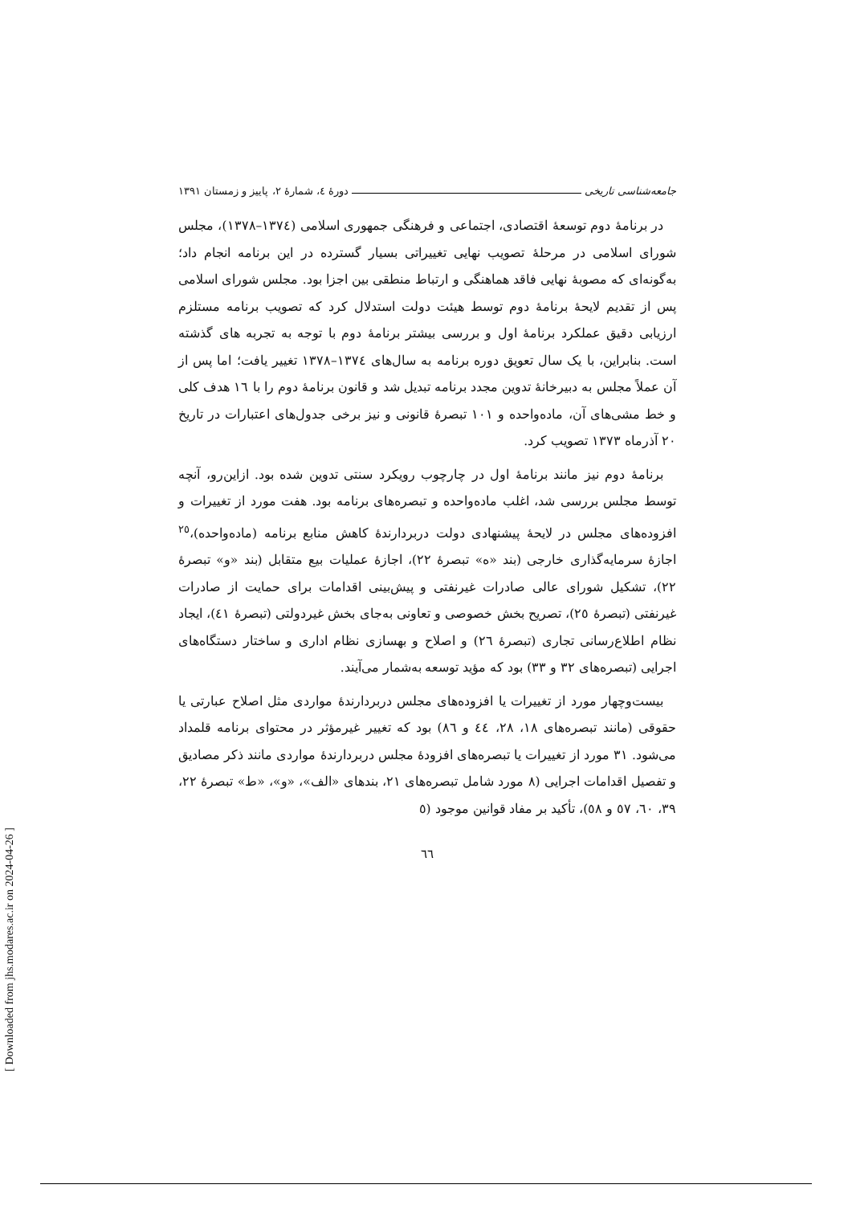جامعه‌شناسی تاریخی دورهٔ ٤، شمارهٔ ٢، پاییز و زمستان ١٣٩١
در برنامهٔ دوم توسعهٔ اقتصادی، اجتماعی و فرهنگی جمهوری اسلامی (١٣٧٤–١٣٧٨)، مجلس شورای اسلامی در مرحلهٔ تصویب نهایی تغییراتی بسیار گسترده در این برنامه انجام داد؛ به‌گونه‌ای که مصوبهٔ نهایی فاقد هماهنگی و ارتباط منطقی بین اجزا بود. مجلس شورای اسلامی پس از تقدیم لایحهٔ برنامهٔ دوم توسط هیئت دولت استدلال کرد که تصویب برنامه مستلزم ارزیابی دقیق عملکرد برنامهٔ اول و بررسی بیشتر برنامهٔ دوم با توجه به تجربه های گذشته است. بنابراین، با یک سال تعویق دوره برنامه به سال‌های ١٣٧٤–١٣٧٨ تغییر یافت؛ اما پس از آن عملاً مجلس به دبیرخانهٔ تدوین مجدد برنامه تبدیل شد و قانون برنامهٔ دوم را با ١٦ هدف کلی و خط مشی‌های آن، ماده‌واحده و ١٠١ تبصرهٔ قانونی و نیز برخی جدول‌های اعتبارات در تاریخ ٢٠ آذرماه ١٣٧٣ تصویب کرد.
برنامهٔ دوم نیز مانند برنامهٔ اول در چارچوب رویکرد سنتی تدوین شده بود. ازاین‌رو، آنچه توسط مجلس بررسی شد، اغلب ماده‌واحده و تبصره‌های برنامه بود. هفت مورد از تغییرات و افزوده‌های مجلس در لایحهٔ پیشنهادی دولت دربردارندهٔ کاهش منابع برنامه (ماده‌واحده)،<sup>٢٥</sup> اجازهٔ سرمایه‌گذاری خارجی (بند «ه» تبصرهٔ ٢٢)، اجازهٔ عملیات بیع متقابل (بند «و» تبصرهٔ ٢٢)، تشکیل شورای عالی صادرات غیرنفتی و پیش‌بینی اقدامات برای حمایت از صادرات غیرنفتی (تبصرهٔ ٢٥)، تصریح بخش خصوصی و تعاونی به‌جای بخش غیردولتی (تبصرهٔ ٤١)، ایجاد نظام اطلاع‌رسانی تجاری (تبصرهٔ ٢٦) و اصلاح و بهسازی نظام اداری و ساختار دستگاه‌های اجرایی (تبصره‌های ٣٢ و ٣٣) بود که مؤید توسعه به‌شمار می‌آیند.
بیست‌وچهار مورد از تغییرات یا افزوده‌های مجلس دربردارندهٔ مواردی مثل اصلاح عبارتی یا حقوقی (مانند تبصره‌های ١٨، ٢٨، ٤٤ و ٨٦) بود که تغییر غیرمؤثر در محتوای برنامه قلمداد می‌شود. ٣١ مورد از تغییرات یا تبصره‌های افزودهٔ مجلس دربردارندهٔ مواردی مانند ذکر مصادیق و تفصیل اقدامات اجرایی (٨ مورد شامل تبصره‌های ٢١، بندهای «الف»، «و»، «ط» تبصرهٔ ٢٢، ٣٩، ٦٠، ٥٧ و ٥٨)، تأکید بر مفاد قوانین موجود (٥
٦٦
[ Downloaded from jhs.modares.ac.ir on 2024-04-26 ]